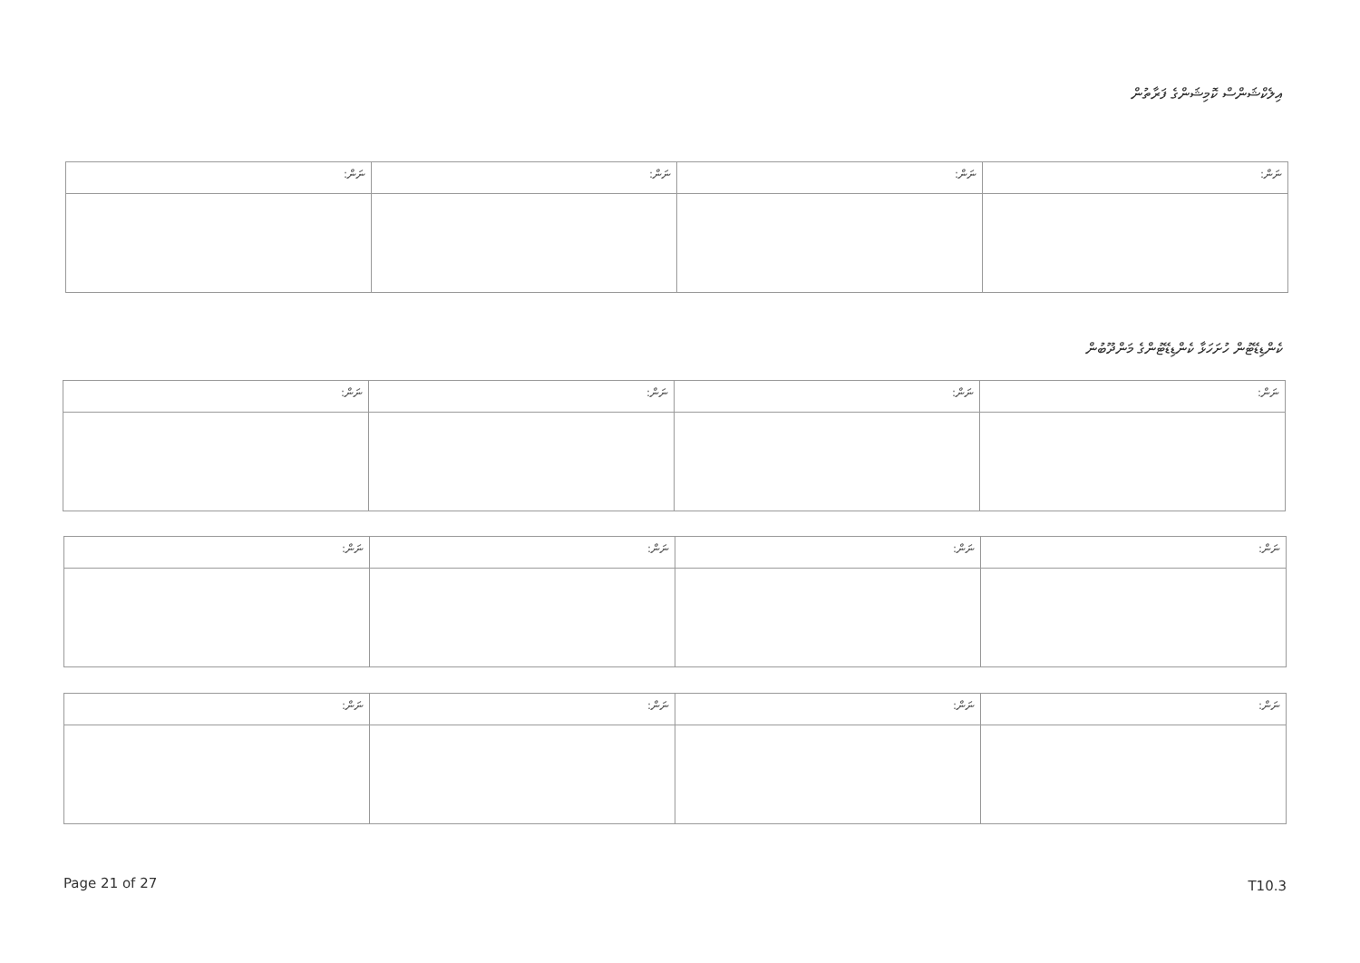އިލެކްޝަންސް ކޮމިޝަންގެ ފަރާތުން
| ނަން: | ނަން: | ނަން: | ނަން: |
| --- | --- | --- | --- |
ކެންޑިޑޭޓުން ހުށަހަޅާ ކެންޑިޑޭޓުންގެ މަންދޫބުން
| ނަން: | ނަން: | ނަން: | ނަން: |
| --- | --- | --- | --- |
| ނަން: | ނަން: | ނަން: | ނަން: |
| --- | --- | --- | --- |
| ނަން: | ނަން: | ނަން: | ނަން: |
| --- | --- | --- | --- |
Page 21 of 27 T10.3